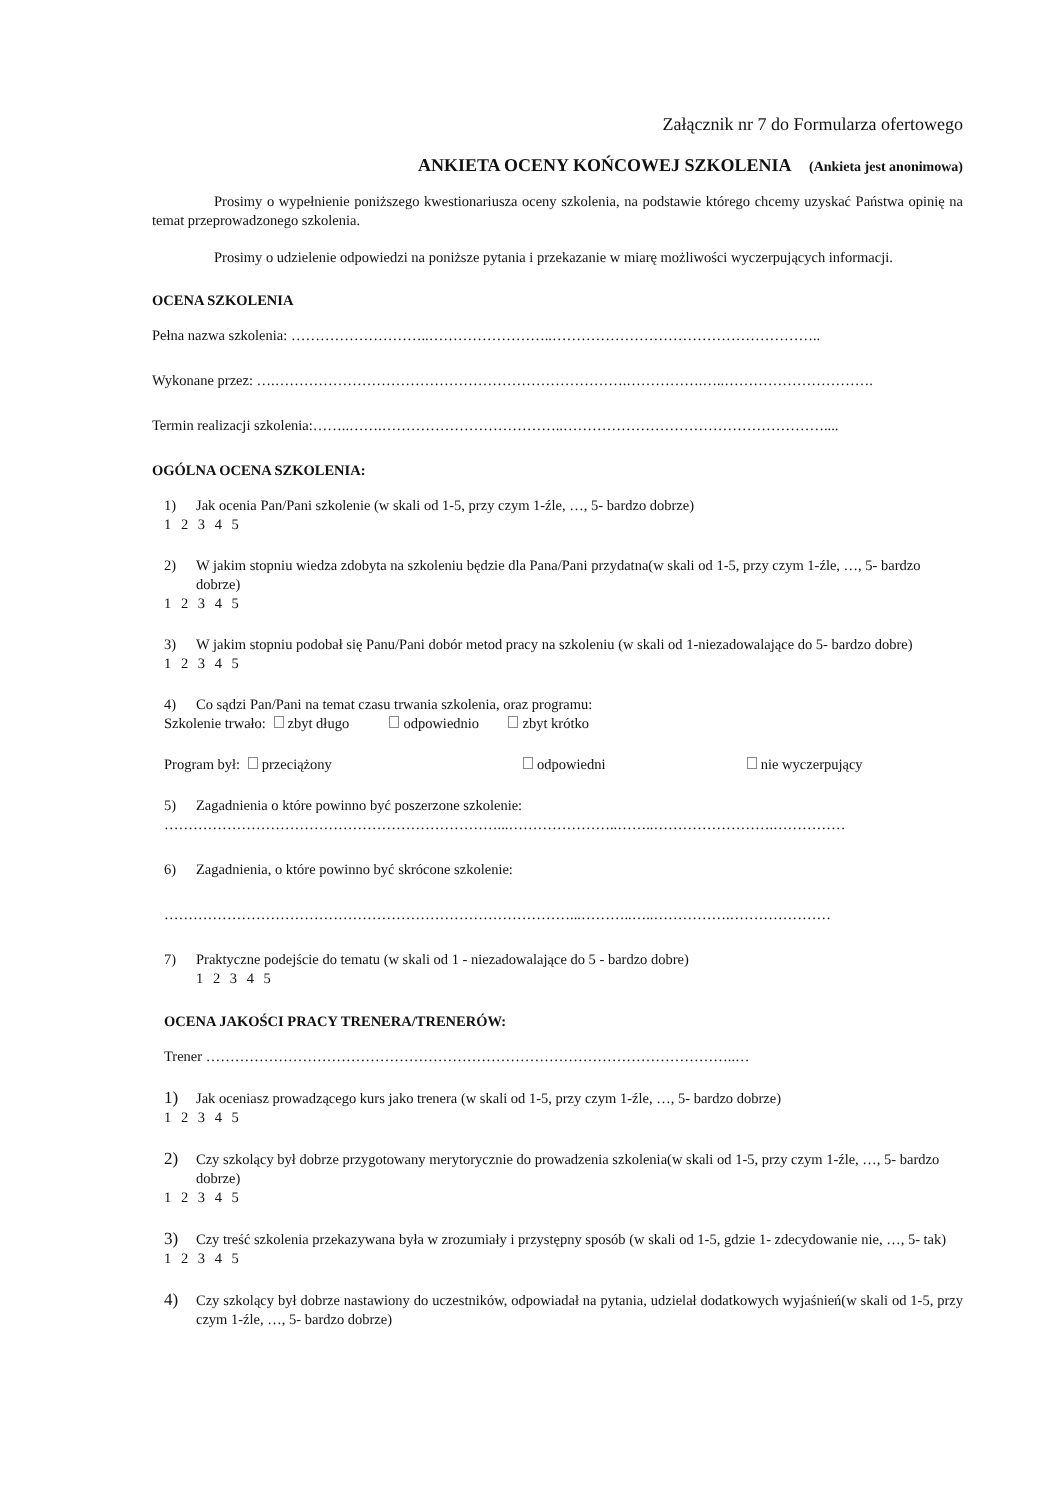Załącznik nr 7 do Formularza ofertowego
ANKIETA OCENY KOŃCOWEJ SZKOLENIA (Ankieta jest anonimowa)
Prosimy o wypełnienie poniższego kwestionariusza oceny szkolenia, na podstawie którego chcemy uzyskać Państwa opinię na temat przeprowadzonego szkolenia.
Prosimy o udzielenie odpowiedzi na poniższe pytania i przekazanie w miarę możliwości wyczerpujących informacji.
OCENA SZKOLENIA
Pełna nazwa szkolenia: ………………………..……………………..………………………………………………..
Wykonane przez: ….……………………………………………………………….…………….…..………………………….
Termin realizacji szkolenia:……..…….………………………………..………………………………………………....
OGÓLNA OCENA SZKOLENIA:
1) Jak ocenia Pan/Pani szkolenie (w skali od 1-5, przy czym 1-źle, …, 5- bardzo dobrze)
1 2 3 4 5
2) W jakim stopniu wiedza zdobyta na szkoleniu będzie dla Pana/Pani przydatna(w skali od 1-5, przy czym 1-źle, …, 5- bardzo dobrze)
1 2 3 4 5
3) W jakim stopniu podobał się Panu/Pani dobór metod pracy na szkoleniu (w skali od 1-niezadowalające do 5- bardzo dobre)
1 2 3 4 5
4) Co sądzi Pan/Pani na temat czasu trwania szkolenia, oraz programu:
Szkolenie trwało: zbyt długo odpowiednio zbyt krótko
Program był: przeciążony odpowiedni nie wyczerpujący
5) Zagadnienia o które powinno być poszerzone szkolenie:
……………………………………………………………...…………………..……..…………………….……………
6) Zagadnienia, o które powinno być skrócone szkolenie:
…………………………………………………………………………...………..…..…………….…………………
7) Praktyczne podejście do tematu (w skali od 1 - niezadowalające do 5 - bardzo dobre)
1 2 3 4 5
OCENA JAKOŚCI PRACY TRENERA/TRENERÓW:
Trener ………………………………………………………………………………………………..…
1) Jak oceniasz prowadzącego kurs jako trenera (w skali od 1-5, przy czym 1-źle, …, 5- bardzo dobrze)
1 2 3 4 5
2) Czy szkolący był dobrze przygotowany merytorycznie do prowadzenia szkolenia(w skali od 1-5, przy czym 1-źle, …, 5- bardzo dobrze)
1 2 3 4 5
3) Czy treść szkolenia przekazywana była w zrozumiały i przystępny sposób (w skali od 1-5, gdzie 1- zdecydowanie nie, …, 5- tak)
1 2 3 4 5
4) Czy szkolący był dobrze nastawiony do uczestników, odpowiadał na pytania, udzielał dodatkowych wyjaśnień(w skali od 1-5, przy czym 1-źle, …, 5- bardzo dobrze)